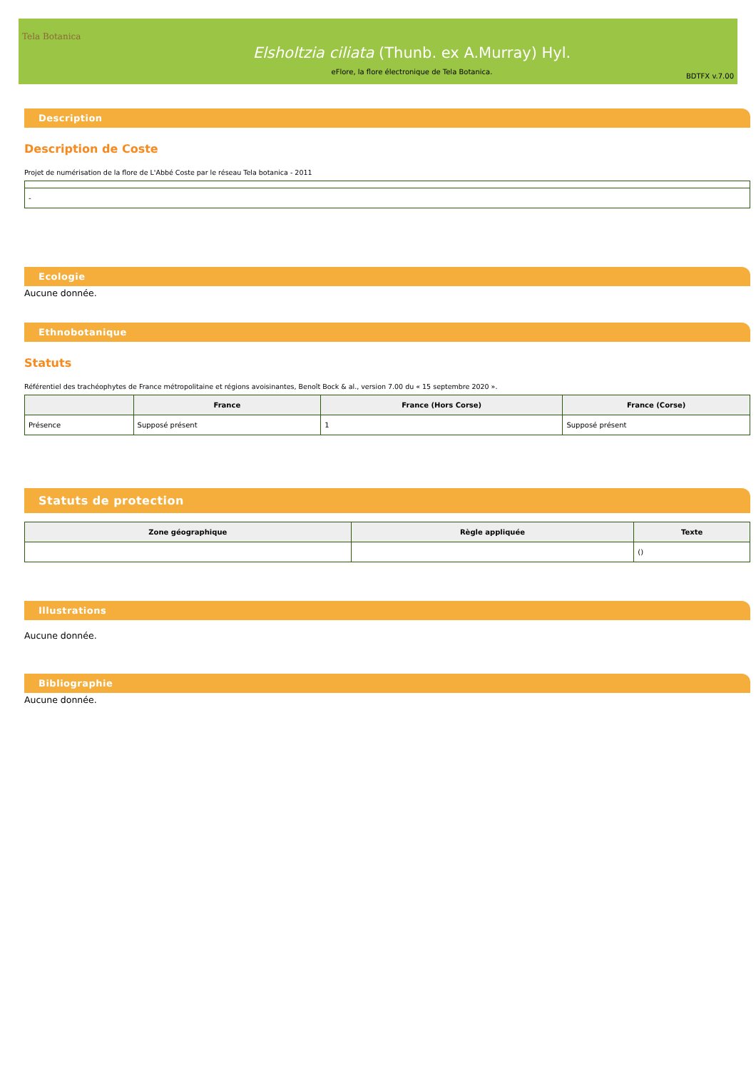Tela Botanica
Elsholtzia ciliata (Thunb. ex A.Murray) Hyl.
eFlore, la flore électronique de Tela Botanica.
BDTFX v.7.00
Description
Description de Coste
Projet de numérisation de la flore de L'Abbé Coste par le réseau Tela botanica - 2011
| - |
Ecologie
Aucune donnée.
Ethnobotanique
Statuts
Référentiel des trachéophytes de France métropolitaine et régions avoisinantes, Benoît Bock & al., version 7.00 du « 15 septembre 2020 ».
| | France | France (Hors Corse) | France (Corse) |
| --- | --- | --- | --- |
| Présence | Supposé présent | 1 | Supposé présent |
Statuts de protection
| Zone géographique | Règle appliquée | Texte |
| --- | --- | --- |
| | | () |
Illustrations
Aucune donnée.
Bibliographie
Aucune donnée.